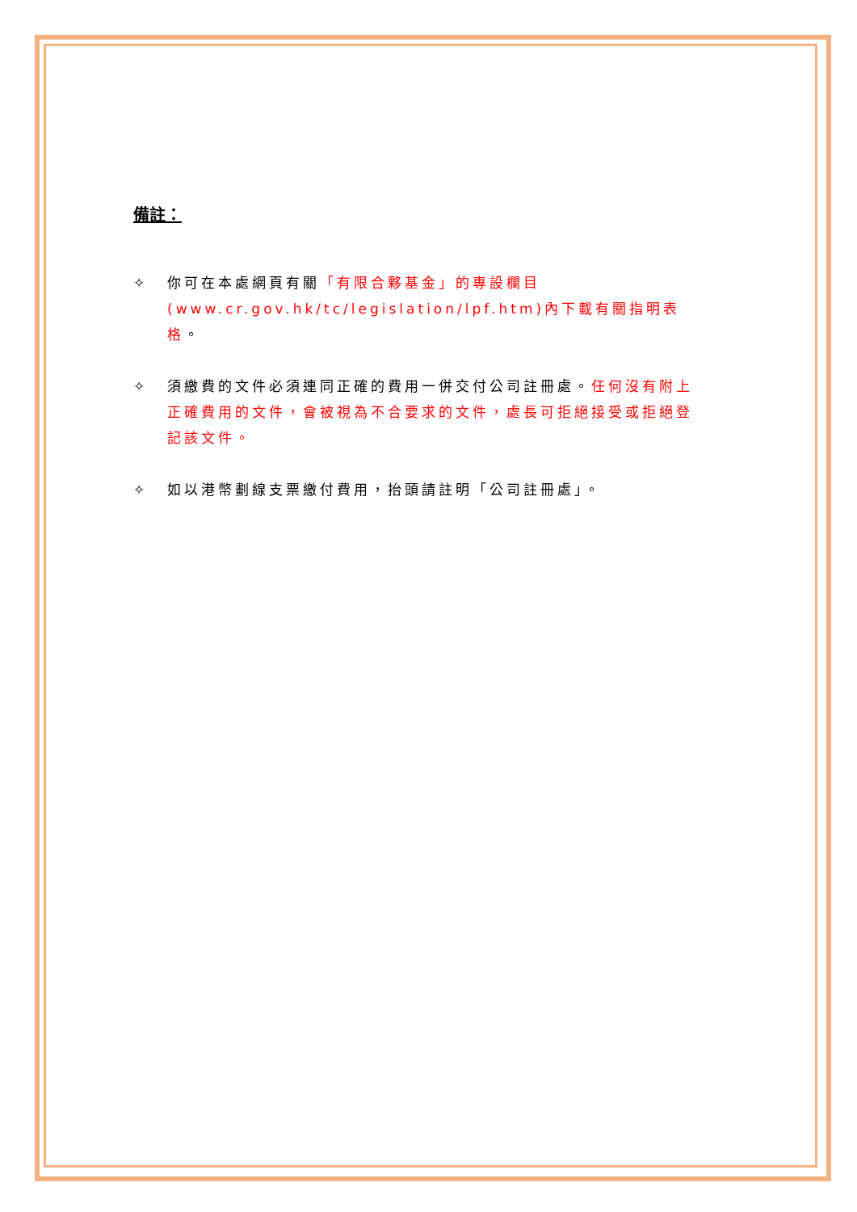備註：
✧ 你可在本處網頁有關「有限合夥基金」的專設欄目(www.cr.gov.hk/tc/legislation/lpf.htm)內下載有關指明表格。
✧ 須繳費的文件必須連同正確的費用一併交付公司註冊處。任何沒有附上正確費用的文件，會被視為不合要求的文件，處長可拒絕接受或拒絕登記該文件。
✧ 如以港幣劃線支票繳付費用，抬頭請註明「公司註冊處」。